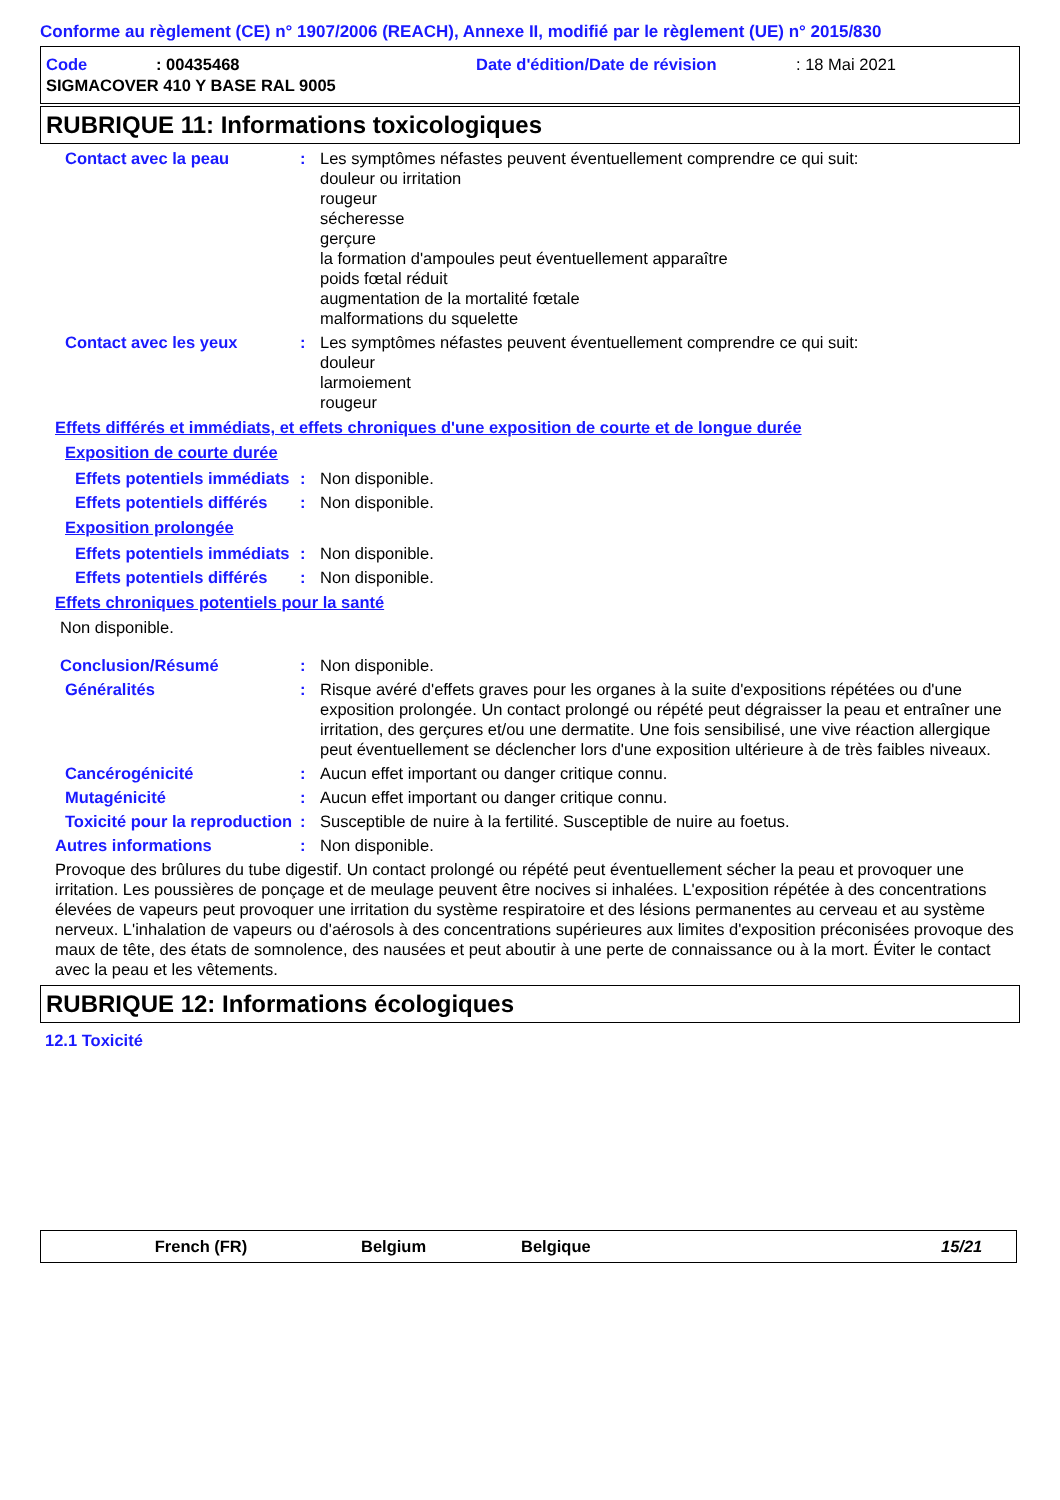Conforme au règlement (CE) n° 1907/2006 (REACH), Annexe II, modifié par le règlement (UE) n° 2015/830
Code: 00435468 Date d'édition/Date de révision: 18 Mai 2021
SIGMACOVER 410 Y BASE RAL 9005
RUBRIQUE 11: Informations toxicologiques
Contact avec la peau: Les symptômes néfastes peuvent éventuellement comprendre ce qui suit:
douleur ou irritation
rougeur
sécheresse
gerçure
la formation d'ampoules peut éventuellement apparaître
poids fœtal réduit
augmentation de la mortalité fœtale
malformations du squelette
Contact avec les yeux: Les symptômes néfastes peuvent éventuellement comprendre ce qui suit:
douleur
larmoiement
rougeur
Effets différés et immédiats, et effets chroniques d'une exposition de courte et de longue durée
Exposition de courte durée
Effets potentiels immédiats: Non disponible.
Effets potentiels différés: Non disponible.
Exposition prolongée
Effets potentiels immédiats: Non disponible.
Effets potentiels différés: Non disponible.
Effets chroniques potentiels pour la santé
Non disponible.
Conclusion/Résumé: Non disponible.
Généralités: Risque avéré d'effets graves pour les organes à la suite d'expositions répétées ou d'une exposition prolongée. Un contact prolongé ou répété peut dégraisser la peau et entraîner une irritation, des gerçures et/ou une dermatite. Une fois sensibilisé, une vive réaction allergique peut éventuellement se déclencher lors d'une exposition ultérieure à de très faibles niveaux.
Cancérogénicité: Aucun effet important ou danger critique connu.
Mutagénicité: Aucun effet important ou danger critique connu.
Toxicité pour la reproduction: Susceptible de nuire à la fertilité. Susceptible de nuire au foetus.
Autres informations: Non disponible.
Provoque des brûlures du tube digestif. Un contact prolongé ou répété peut éventuellement sécher la peau et provoquer une irritation. Les poussières de ponçage et de meulage peuvent être nocives si inhalées. L'exposition répétée à des concentrations élevées de vapeurs peut provoquer une irritation du système respiratoire et des lésions permanentes au cerveau et au système nerveux. L'inhalation de vapeurs ou d'aérosols à des concentrations supérieures aux limites d'exposition préconisées provoque des maux de tête, des états de somnolence, des nausées et peut aboutir à une perte de connaissance ou à la mort. Éviter le contact avec la peau et les vêtements.
RUBRIQUE 12: Informations écologiques
12.1 Toxicité
French (FR) Belgium Belgique 15/21